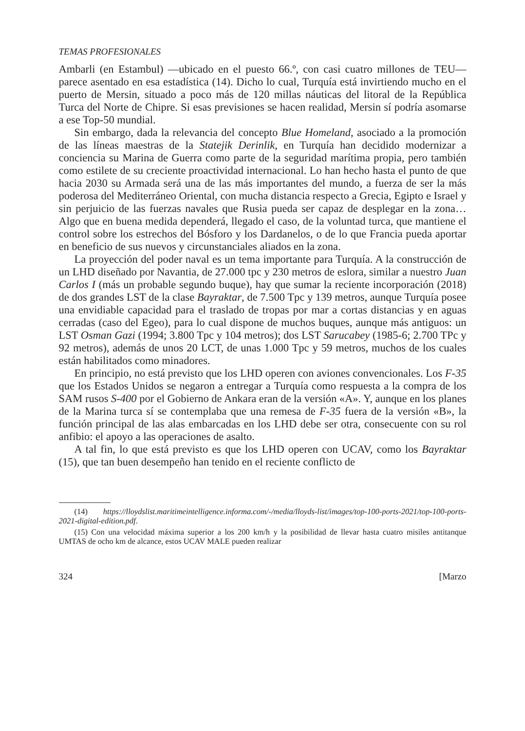TEMAS PROFESIONALES
Ambarli (en Estambul) —ubicado en el puesto 66.º, con casi cuatro millones de TEU— parece asentado en esa estadística (14). Dicho lo cual, Turquía está invirtiendo mucho en el puerto de Mersin, situado a poco más de 120 millas náuticas del litoral de la República Turca del Norte de Chipre. Si esas previsiones se hacen realidad, Mersin sí podría asomarse a ese Top-50 mundial.
Sin embargo, dada la relevancia del concepto Blue Homeland, asociado a la promoción de las líneas maestras de la Statejik Derinlik, en Turquía han decidido modernizar a conciencia su Marina de Guerra como parte de la seguridad marítima propia, pero también como estilete de su creciente proactividad internacional. Lo han hecho hasta el punto de que hacia 2030 su Armada será una de las más importantes del mundo, a fuerza de ser la más poderosa del Mediterráneo Oriental, con mucha distancia respecto a Grecia, Egipto e Israel y sin perjuicio de las fuerzas navales que Rusia pueda ser capaz de desplegar en la zona… Algo que en buena medida dependerá, llegado el caso, de la voluntad turca, que mantiene el control sobre los estrechos del Bósforo y los Dardanelos, o de lo que Francia pueda aportar en beneficio de sus nuevos y circunstanciales aliados en la zona.
La proyección del poder naval es un tema importante para Turquía. A la construcción de un LHD diseñado por Navantia, de 27.000 tpc y 230 metros de eslora, similar a nuestro Juan Carlos I (más un probable segundo buque), hay que sumar la reciente incorporación (2018) de dos grandes LST de la clase Bayraktar, de 7.500 Tpc y 139 metros, aunque Turquía posee una envidiable capacidad para el traslado de tropas por mar a cortas distancias y en aguas cerradas (caso del Egeo), para lo cual dispone de muchos buques, aunque más antiguos: un LST Osman Gazi (1994; 3.800 Tpc y 104 metros); dos LST Sarucabey (1985-6; 2.700 TPc y 92 metros), además de unos 20 LCT, de unas 1.000 Tpc y 59 metros, muchos de los cuales están habilitados como minadores.
En principio, no está previsto que los LHD operen con aviones convencionales. Los F-35 que los Estados Unidos se negaron a entregar a Turquía como respuesta a la compra de los SAM rusos S-400 por el Gobierno de Ankara eran de la versión «A». Y, aunque en los planes de la Marina turca sí se contemplaba que una remesa de F-35 fuera de la versión «B», la función principal de las alas embarcadas en los LHD debe ser otra, consecuente con su rol anfibio: el apoyo a las operaciones de asalto.
A tal fin, lo que está previsto es que los LHD operen con UCAV, como los Bayraktar (15), que tan buen desempeño han tenido en el reciente conflicto de
(14) https://lloydslist.maritimeintelligence.informa.com/-/media/lloyds-list/images/top-100-ports-2021/top-100-ports-2021-digital-edition.pdf.
(15) Con una velocidad máxima superior a los 200 km/h y la posibilidad de llevar hasta cuatro misiles antitanque UMTAS de ocho km de alcance, estos UCAV MALE pueden realizar
324 [Marzo